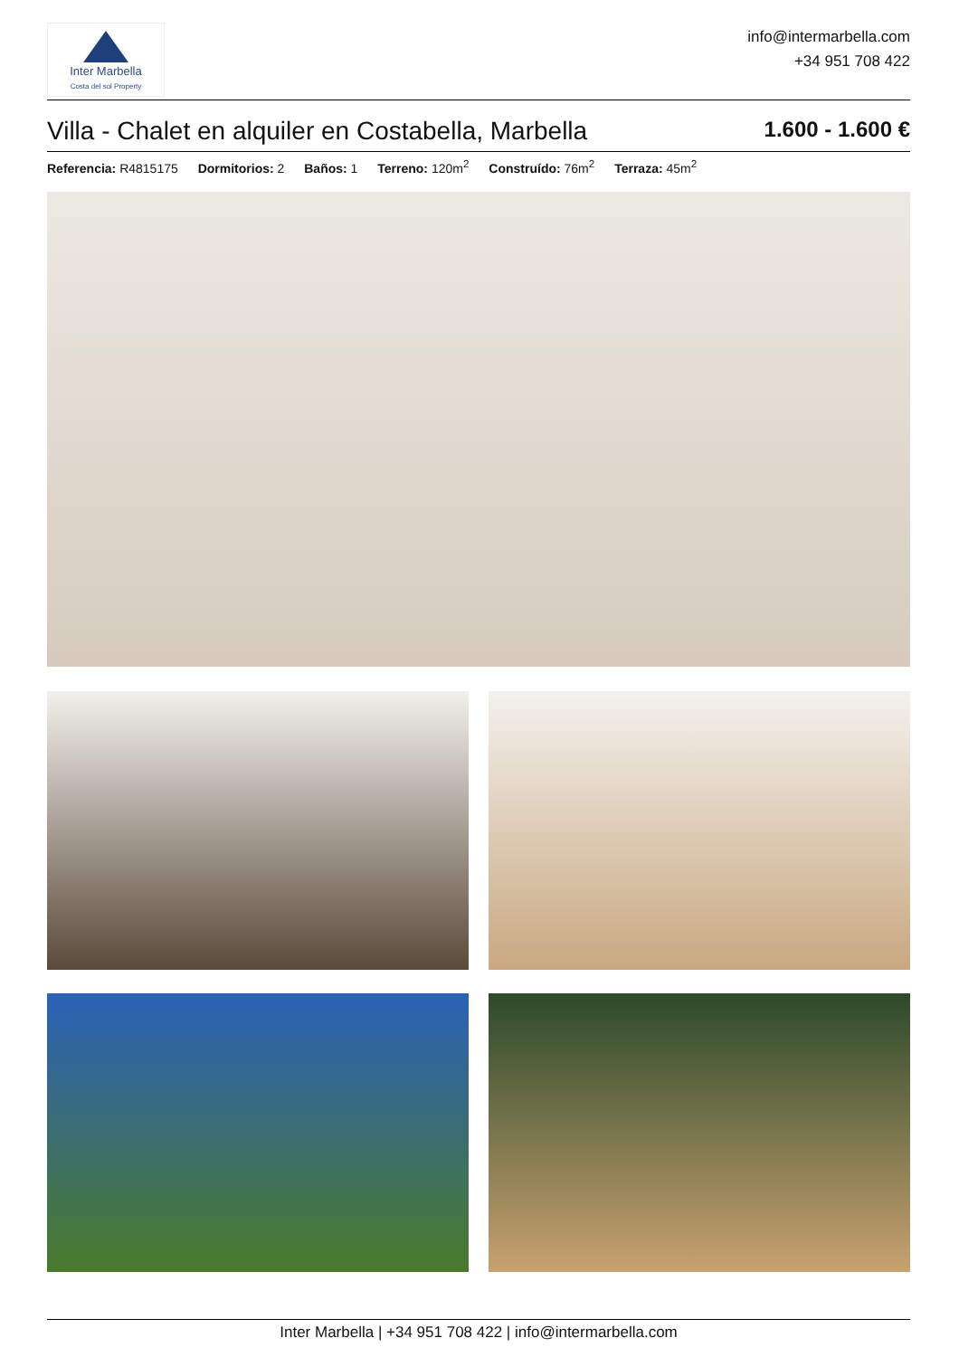Inter Marbella
Costa del sol Property
info@intermarbella.com
+34 951 708 422
Villa - Chalet en alquiler en Costabella, Marbella
1.600 - 1.600 €
Referencia: R4815175 Dormitorios: 2 Baños: 1 Terreno: 120m<sup>2</sup> Construído: 76m<sup>2</sup> Terraza: 45m<sup>2</sup>
Inter Marbella | +34 951 708 422 | info@intermarbella.com